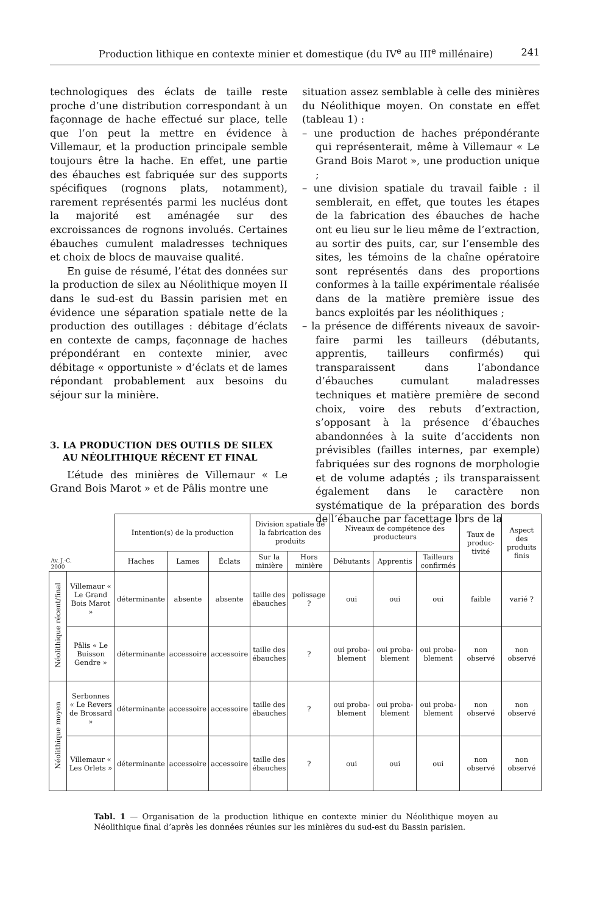Production lithique en contexte minier et domestique (du IV<sup>e</sup> au III<sup>e</sup> millénaire) 241
technologiques des éclats de taille reste proche d’une distribution correspondant à un façonnage de hache effectué sur place, telle que l’on peut la mettre en évidence à Villemaur, et la production principale semble toujours être la hache. En effet, une partie des ébauches est fabriquée sur des supports spécifiques (rognons plats, notamment), rarement représentés parmi les nucléus dont la majorité est aménagée sur des excroissances de rognons involués. Certaines ébauches cumulent maladresses techniques et choix de blocs de mauvaise qualité.
En guise de résumé, l’état des données sur la production de silex au Néolithique moyen II dans le sud-est du Bassin parisien met en évidence une séparation spatiale nette de la production des outillages : débitage d’éclats en contexte de camps, façonnage de haches prépondérant en contexte minier, avec débitage « opportuniste » d’éclats et de lames répondant probablement aux besoins du séjour sur la minière.
3. LA PRODUCTION DES OUTILS DE SILEX
AU NÉOLITHIQUE RÉCENT ET FINAL
L’étude des minières de Villemaur « Le Grand Bois Marot » et de Pâlis montre une
situation assez semblable à celle des minières du Néolithique moyen. On constate en effet (tableau 1) :
– une production de haches prépondérante qui représenterait, même à Villemaur « Le Grand Bois Marot », une production unique ;
– une division spatiale du travail faible : il semblerait, en effet, que toutes les étapes de la fabrication des ébauches de hache ont eu lieu sur le lieu même de l’extraction, au sortir des puits, car, sur l’ensemble des sites, les témoins de la chaîne opératoire sont représentés dans des proportions conformes à la taille expérimentale réalisée dans de la matière première issue des bancs exploités par les néolithiques ;
– la présence de différents niveaux de savoir-faire parmi les tailleurs (débutants, apprentis, tailleurs confirmés) qui transparaissent dans l’abondance d’ébauches cumulant maladresses techniques et matière première de second choix, voire des rebuts d’extraction, s’opposant à la présence d’ébauches abandonnées à la suite d’accidents non prévisibles (failles internes, par exemple) fabriquées sur des rognons de morphologie et de volume adaptés ; ils transparaissent également dans le caractère non systématique de la préparation des bords de l’ébauche par facettage lors de la
| Av. J.-C. 2000 | | Intention(s) de la production | | | Division spatiale de la fabrication des produits | | Niveaux de compétence des producteurs | | | Taux de produc-tivité | Aspect des produits finis |
| --- | --- | --- | --- | --- | --- | --- | --- | --- | --- | --- | --- |
| | | Haches | Lames | Éclats | Sur la minière | Hors minière | Débutants | Apprentis | Tailleurs confirmés | | |
| Néolithique récent/final | Villemaur « Le Grand Bois Marot » | déterminante | absente | absente | taille des ébauches | polissage ? | oui | oui | oui | faible | varié ? |
| | Pâlis « Le Buisson Gendre » | déterminante | accessoire | accessoire | taille des ébauches | ? | oui proba-blement | oui proba-blement | oui proba-blement | non observé | non observé |
| Néolithique moyen | Serbonnes « Le Revers de Brossard » | déterminante | accessoire | accessoire | taille des ébauches | ? | oui proba-blement | oui proba-blement | oui proba-blement | non observé | non observé |
| | Villemaur « Les Orlets » | déterminante | accessoire | accessoire | taille des ébauches | ? | oui | oui | oui | non observé | non observé |
Tabl. 1 — Organisation de la production lithique en contexte minier du Néolithique moyen au Néolithique final d’après les données réunies sur les minières du sud-est du Bassin parisien.